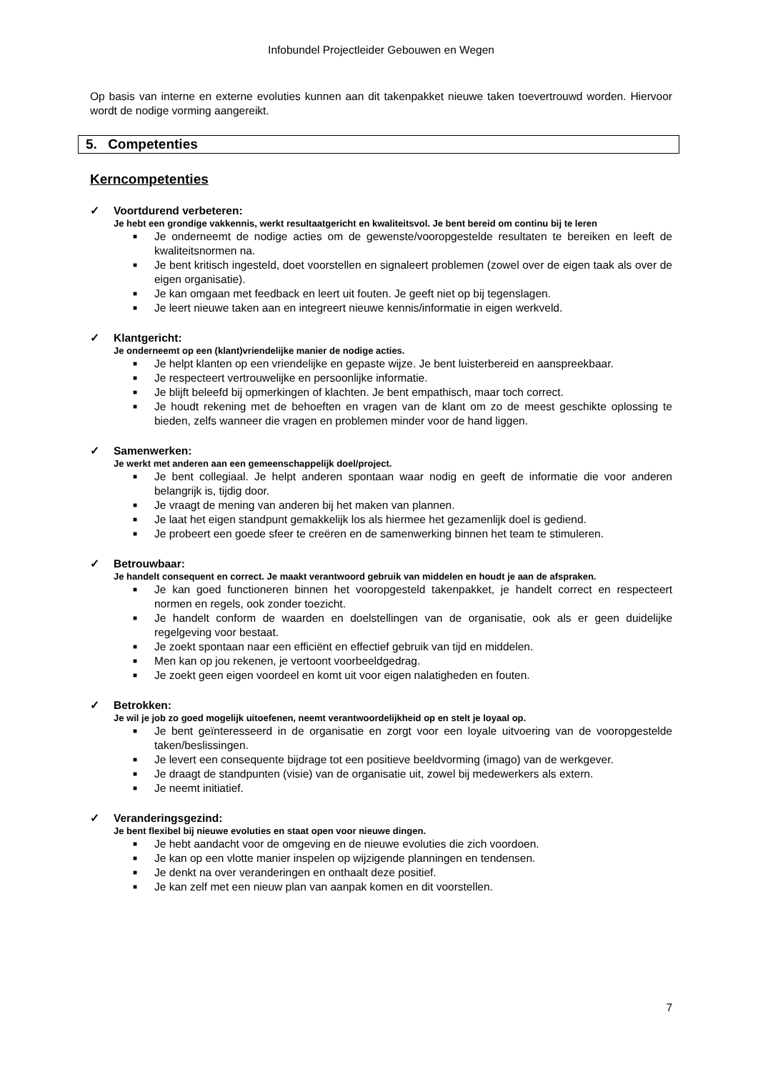Infobundel Projectleider Gebouwen en Wegen
Op basis van interne en externe evoluties kunnen aan dit takenpakket nieuwe taken toevertrouwd worden. Hiervoor wordt de nodige vorming aangereikt.
5. Competenties
Kerncompetenties
✓ Voortdurend verbeteren:
Je hebt een grondige vakkennis, werkt resultaatgericht en kwaliteitsvol. Je bent bereid om continu bij te leren
■ Je onderneemt de nodige acties om de gewenste/vooropgestelde resultaten te bereiken en leeft de kwaliteitsnormen na.
■ Je bent kritisch ingesteld, doet voorstellen en signaleert problemen (zowel over de eigen taak als over de eigen organisatie).
■ Je kan omgaan met feedback en leert uit fouten. Je geeft niet op bij tegenslagen.
■ Je leert nieuwe taken aan en integreert nieuwe kennis/informatie in eigen werkveld.
✓ Klantgericht:
Je onderneemt op een (klant)vriendelijke manier de nodige acties.
■ Je helpt klanten op een vriendelijke en gepaste wijze. Je bent luisterbereid en aanspreekbaar.
■ Je respecteert vertrouwelijke en persoonlijke informatie.
■ Je blijft beleefd bij opmerkingen of klachten. Je bent empathisch, maar toch correct.
■ Je houdt rekening met de behoeften en vragen van de klant om zo de meest geschikte oplossing te bieden, zelfs wanneer die vragen en problemen minder voor de hand liggen.
✓ Samenwerken:
Je werkt met anderen aan een gemeenschappelijk doel/project.
■ Je bent collegiaal. Je helpt anderen spontaan waar nodig en geeft de informatie die voor anderen belangrijk is, tijdig door.
■ Je vraagt de mening van anderen bij het maken van plannen.
■ Je laat het eigen standpunt gemakkelijk los als hiermee het gezamenlijk doel is gediend.
■ Je probeert een goede sfeer te creëren en de samenwerking binnen het team te stimuleren.
✓ Betrouwbaar:
Je handelt consequent en correct. Je maakt verantwoord gebruik van middelen en houdt je aan de afspraken.
■ Je kan goed functioneren binnen het vooropgesteld takenpakket, je handelt correct en respecteert normen en regels, ook zonder toezicht.
■ Je handelt conform de waarden en doelstellingen van de organisatie, ook als er geen duidelijke regelgeving voor bestaat.
■ Je zoekt spontaan naar een efficiënt en effectief gebruik van tijd en middelen.
■ Men kan op jou rekenen, je vertoont voorbeeldgedrag.
■ Je zoekt geen eigen voordeel en komt uit voor eigen nalatigheden en fouten.
✓ Betrokken:
Je wil je job zo goed mogelijk uitoefenen, neemt verantwoordelijkheid op en stelt je loyaal op.
■ Je bent geïnteresseerd in de organisatie en zorgt voor een loyale uitvoering van de vooropgestelde taken/beslissingen.
■ Je levert een consequente bijdrage tot een positieve beeldvorming (imago) van de werkgever.
■ Je draagt de standpunten (visie) van de organisatie uit, zowel bij medewerkers als extern.
■ Je neemt initiatief.
✓ Veranderingsgezind:
Je bent flexibel bij nieuwe evoluties en staat open voor nieuwe dingen.
■ Je hebt aandacht voor de omgeving en de nieuwe evoluties die zich voordoen.
■ Je kan op een vlotte manier inspelen op wijzigende planningen en tendensen.
■ Je denkt na over veranderingen en onthaalt deze positief.
■ Je kan zelf met een nieuw plan van aanpak komen en dit voorstellen.
7